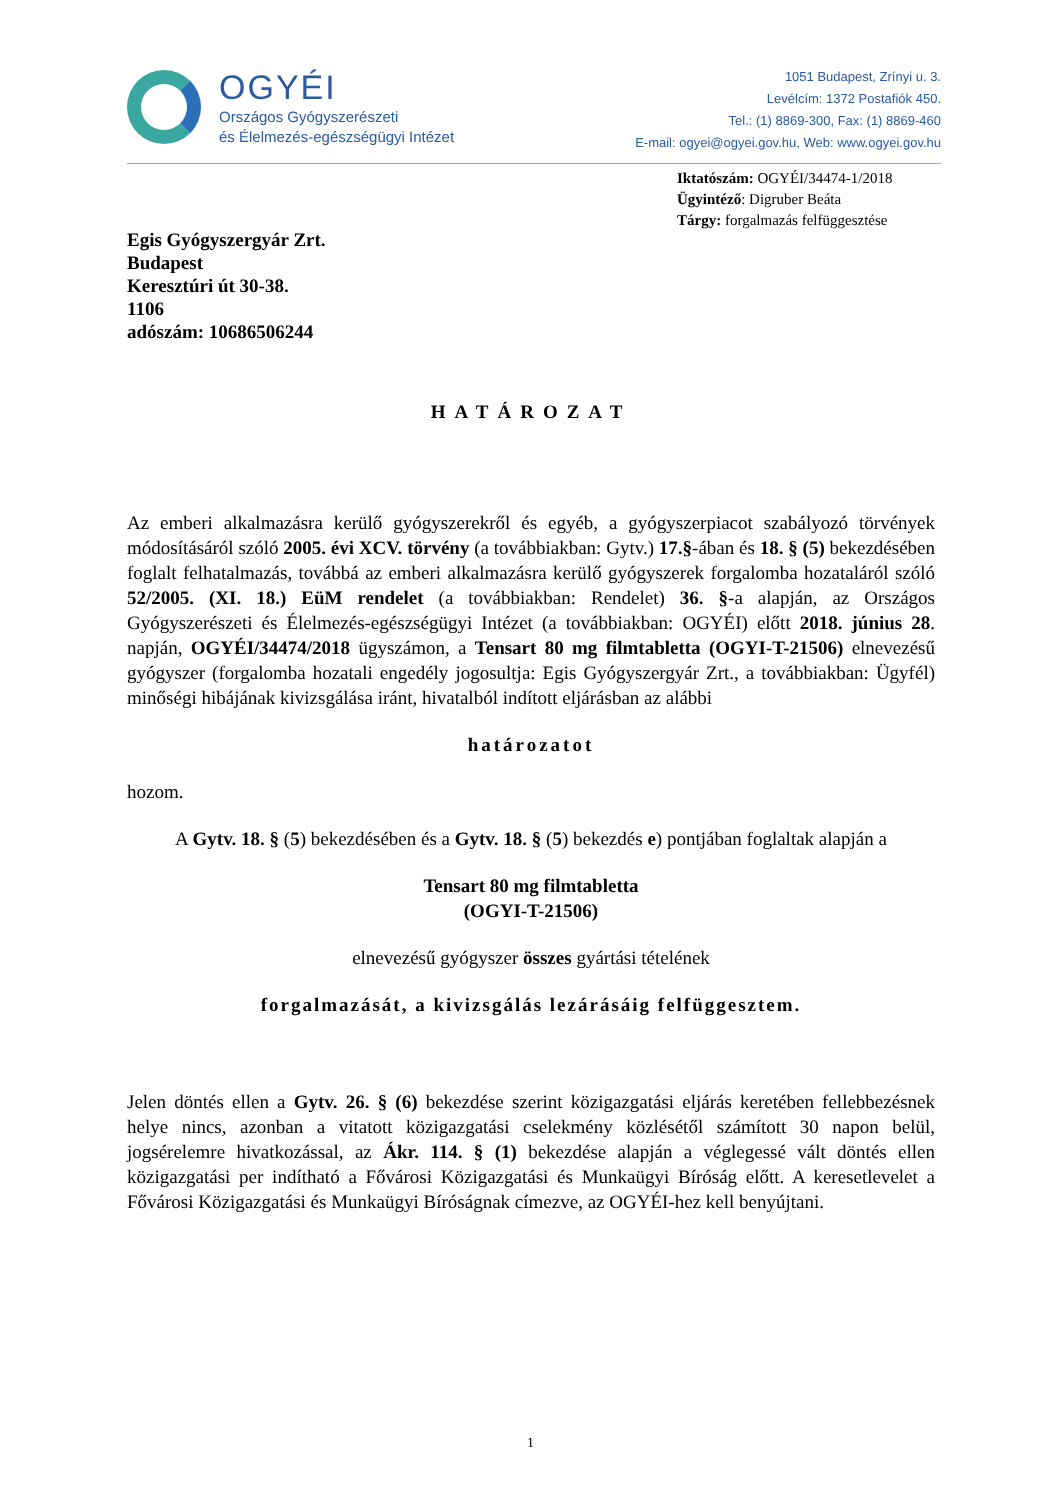OGYÉI
Országos Gyógyszerészeti
és Élelmezés-egészségügyi Intézet
1051 Budapest, Zrínyi u. 3.
Levélcím: 1372 Postafiók 450.
Tel.: (1) 8869-300, Fax: (1) 8869-460
E-mail: ogyei@ogyei.gov.hu, Web: www.ogyei.gov.hu
Iktatószám: OGYÉI/34474-1/2018
Ügyintéző: Digruber Beáta
Tárgy: forgalmazás felfüggesztése
Egis Gyógyszergyár Zrt.
Budapest
Keresztúri út 30-38.
1106
adószám: 10686506244
HATÁROZAT
Az emberi alkalmazásra kerülő gyógyszerekről és egyéb, a gyógyszerpiacot szabályozó törvények módosításáról szóló 2005. évi XCV. törvény (a továbbiakban: Gytv.) 17.§-ában és 18. § (5) bekezdésében foglalt felhatalmazás, továbbá az emberi alkalmazásra kerülő gyógyszerek forgalomba hozataláról szóló 52/2005. (XI. 18.) EüM rendelet (a továbbiakban: Rendelet) 36. §-a alapján, az Országos Gyógyszerészeti és Élelmezés-egészségügyi Intézet (a továbbiakban: OGYÉI) előtt 2018. június 28. napján, OGYÉI/34474/2018 ügyszámon, a Tensart 80 mg filmtabletta (OGYI-T-21506) elnevezésű gyógyszer (forgalomba hozatali engedély jogosultja: Egis Gyógyszergyár Zrt., a továbbiakban: Ügyfél) minőségi hibájának kivizsgálása iránt, hivatalból indított eljárásban az alábbi
határozatot
hozom.
A Gytv. 18. § (5) bekezdésében és a Gytv. 18. § (5) bekezdés e) pontjában foglaltak alapján a
Tensart 80 mg filmtabletta
(OGYI-T-21506)
elnevezésű gyógyszer összes gyártási tételének
forgalmazását, a kivizsgálás lezárásáig felfüggesztem.
Jelen döntés ellen a Gytv. 26. § (6) bekezdése szerint közigazgatási eljárás keretében fellebbezésnek helye nincs, azonban a vitatott közigazgatási cselekmény közlésétől számított 30 napon belül, jogsérelemre hivatkozással, az Ákr. 114. § (1) bekezdése alapján a véglegessé vált döntés ellen közigazgatási per indítható a Fővárosi Közigazgatási és Munkaügyi Bíróság előtt. A keresetlevelet a Fővárosi Közigazgatási és Munkaügyi Bíróságnak címezve, az OGYÉI-hez kell benyújtani.
1